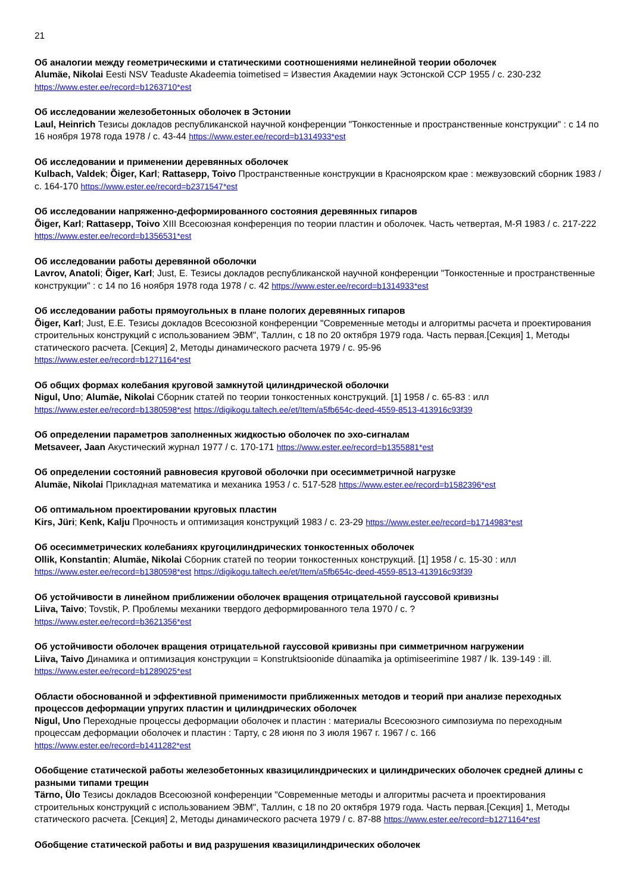21
Об аналогии между геометрическими и статическими соотношениями нелинейной теории оболочек
Alumäe, Nikolai Eesti NSV Teaduste Akadeemia toimetised = Известия Академии наук Эстонской ССР 1955 / с. 230-232
https://www.ester.ee/record=b1263710*est
Об исследовании железобетонных оболочек в Эстонии
Laul, Heinrich Тезисы докладов республиканской научной конференции "Тонкостенные и пространственные конструкции" : с 14 по 16 ноября 1978 года 1978 / с. 43-44 https://www.ester.ee/record=b1314933*est
Об исследовании и применении деревянных оболочек
Kulbach, Valdek; Õiger, Karl; Rattasepp, Toivo Пространственные конструкции в Красноярском крае : межвузовский сборник 1983 / с. 164-170 https://www.ester.ee/record=b2371547*est
Об исследовании напряженно-деформированного состояния деревянных гипаров
Õiger, Karl; Rattasepp, Toivo XIII Всесоюзная конференция по теории пластин и оболочек. Часть четвертая, М-Я 1983 / с. 217-222 https://www.ester.ee/record=b1356531*est
Об исследовании работы деревянной оболочки
Lavrov, Anatoli; Õiger, Karl; Just, E. Тезисы докладов республиканской научной конференции "Тонкостенные и пространственные конструкции" : с 14 по 16 ноября 1978 года 1978 / с. 42 https://www.ester.ee/record=b1314933*est
Об исследовании работы прямоугольных в плане пологих деревянных гипаров
Õiger, Karl; Just, E.E. Тезисы докладов Всесоюзной конференции "Современные методы и алгоритмы расчета и проектирования строительных конструкций с использованием ЭВМ", Таллин, с 18 по 20 октября 1979 года. Часть первая.[Секция] 1, Методы статического расчета. [Секция] 2, Методы динамического расчета 1979 / с. 95-96
https://www.ester.ee/record=b1271164*est
Об общих формах колебания круговой замкнутой цилиндрической оболочки
Nigul, Uno; Alumäe, Nikolai Сборник статей по теории тонкостенных конструкций. [1] 1958 / с. 65-83 : илл
https://www.ester.ee/record=b1380598*est https://digikogu.taltech.ee/et/Item/a5fb654c-deed-4559-8513-413916c93f39
Об определении параметров заполненных жидкостью оболочек по эхо-сигналам
Metsaveer, Jaan Акустический журнал 1977 / с. 170-171 https://www.ester.ee/record=b1355881*est
Об определении состояний равновесия круговой оболочки при осесимметричной нагрузке
Alumäe, Nikolai Прикладная математика и механика 1953 / с. 517-528 https://www.ester.ee/record=b1582396*est
Об оптимальном проектировании круговых пластин
Kirs, Jüri; Kenk, Kalju Прочность и оптимизация конструкций 1983 / с. 23-29 https://www.ester.ee/record=b1714983*est
Об осесимметрических колебаниях кругоцилиндрических тонкостенных оболочек
Ollik, Konstantin; Alumäe, Nikolai Сборник статей по теории тонкостенных конструкций. [1] 1958 / с. 15-30 : илл
https://www.ester.ee/record=b1380598*est https://digikogu.taltech.ee/et/Item/a5fb654c-deed-4559-8513-413916c93f39
Об устойчивости в линейном приближении оболочек вращения отрицательной гауссовой кривизны
Liiva, Taivo; Tovstik, P. Проблемы механики твердого деформированного тела 1970 / с. ?
https://www.ester.ee/record=b3621356*est
Об устойчивости оболочек вращения отрицательной гауссовой кривизны при симметричном нагружении
Liiva, Taivo Динамика и оптимизация конструкции = Konstruktsioonide dünaamika ja optimiseerimine 1987 / lk. 139-149 : ill.
https://www.ester.ee/record=b1289025*est
Области обоснованной и эффективной применимости приближенных методов и теорий при анализе переходных процессов деформации упругих пластин и цилиндрических оболочек
Nigul, Uno Переходные процессы деформации оболочек и пластин : материалы Всесоюзного симпозиума по переходным процессам деформации оболочек и пластин : Тарту, с 28 июня по 3 июля 1967 г. 1967 / с. 166
https://www.ester.ee/record=b1411282*est
Обобщение статической работы железобетонных квазицилиндрических и цилиндрических оболочек средней длины с разными типами трещин
Tärno, Ülo Тезисы докладов Всесоюзной конференции "Современные методы и алгоритмы расчета и проектирования строительных конструкций с использованием ЭВМ", Таллин, с 18 по 20 октября 1979 года. Часть первая.[Секция] 1, Методы статического расчета. [Секция] 2, Методы динамического расчета 1979 / с. 87-88 https://www.ester.ee/record=b1271164*est
Обобщение статической работы и вид разрушения квазицилиндрических оболочек